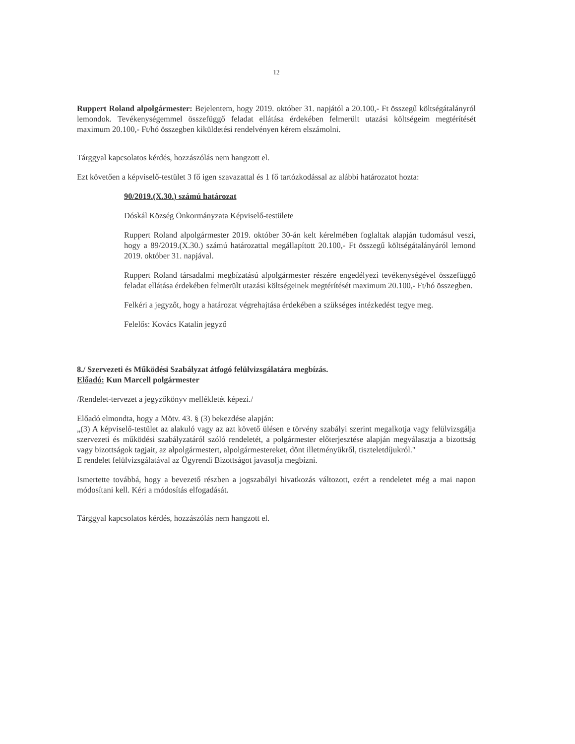12
Ruppert Roland alpolgármester: Bejelentem, hogy 2019. október 31. napjától a 20.100,- Ft összegű költségátalányról lemondok. Tevékenységemmel összefüggő feladat ellátása érdekében felmerült utazási költségeim megtérítését maximum 20.100,- Ft/hó összegben kiküldetési rendelvényen kérem elszámolni.
Tárggyal kapcsolatos kérdés, hozzászólás nem hangzott el.
Ezt követően a képviselő-testület 3 fő igen szavazattal és 1 fő tartózkodással az alábbi határozatot hozta:
90/2019.(X.30.) számú határozat
Dóskál Község Önkormányzata Képviselő-testülete
Ruppert Roland alpolgármester 2019. október 30-án kelt kérelmében foglaltak alapján tudomásul veszi, hogy a 89/2019.(X.30.) számú határozattal megállapított 20.100,- Ft összegű költségátalányáról lemond 2019. október 31. napjával.
Ruppert Roland társadalmi megbízatású alpolgármester részére engedélyezi tevékenységével összefüggő feladat ellátása érdekében felmerült utazási költségeinek megtérítését maximum 20.100,- Ft/hó összegben.
Felkéri a jegyzőt, hogy a határozat végrehajtása érdekében a szükséges intézkedést tegye meg.
Felelős: Kovács Katalin jegyző
8./ Szervezeti és Működési Szabályzat átfogó felülvizsgálatára megbízás.
Előadó: Kun Marcell polgármester
/Rendelet-tervezet a jegyzőkönyv mellékletét képezi./
Előadó elmondta, hogy a Mötv. 43. § (3) bekezdése alapján:
„(3) A képviselő-testület az alakuló vagy az azt követő ülésen e törvény szabályi szerint megalkotja vagy felülvizsgálja szervezeti és működési szabályzatáról szóló rendeletét, a polgármester előterjesztése alapján megválasztja a bizottság vagy bizottságok tagjait, az alpolgármestert, alpolgármestereket, dönt illetményükről, tiszteletdíjukról."
E rendelet felülvizsgálatával az Ügyrendi Bizottságot javasolja megbízni.
Ismertette továbbá, hogy a bevezető részben a jogszabályi hivatkozás változott, ezért a rendeletet még a mai napon módosítani kell. Kéri a módosítás elfogadását.
Tárggyal kapcsolatos kérdés, hozzászólás nem hangzott el.